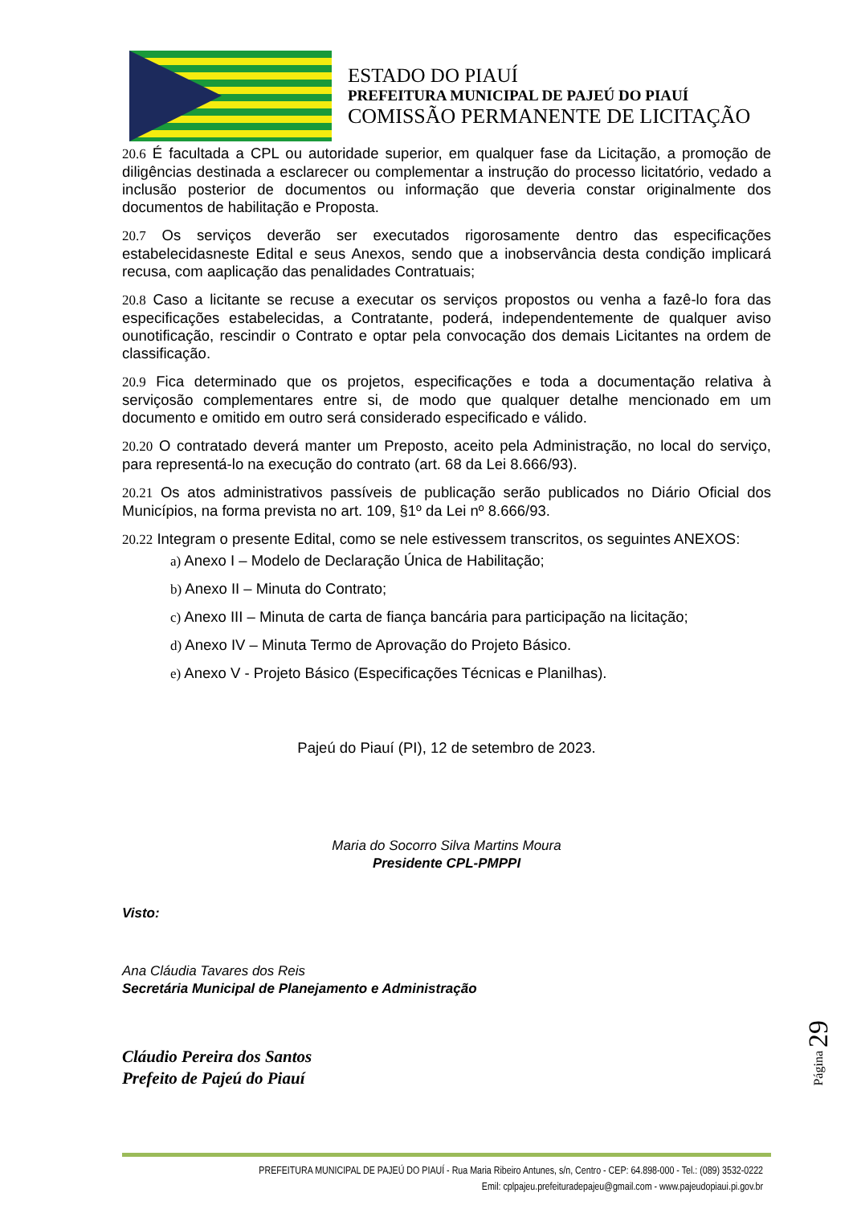ESTADO DO PIAUÍ
PREFEITURA MUNICIPAL DE PAJEÚ DO PIAUÍ
COMISSÃO PERMANENTE DE LICITAÇÃO
20.6 É facultada a CPL ou autoridade superior, em qualquer fase da Licitação, a promoção de diligências destinada a esclarecer ou complementar a instrução do processo licitatório, vedado a inclusão posterior de documentos ou informação que deveria constar originalmente dos documentos de habilitação e Proposta.
20.7 Os serviços deverão ser executados rigorosamente dentro das especificações estabelecidasneste Edital e seus Anexos, sendo que a inobservância desta condição implicará recusa, com aaplicação das penalidades Contratuais;
20.8 Caso a licitante se recuse a executar os serviços propostos ou venha a fazê-lo fora das especificações estabelecidas, a Contratante, poderá, independentemente de qualquer aviso ounotificação, rescindir o Contrato e optar pela convocação dos demais Licitantes na ordem de classificação.
20.9 Fica determinado que os projetos, especificações e toda a documentação relativa à serviçosão complementares entre si, de modo que qualquer detalhe mencionado em um documento e omitido em outro será considerado especificado e válido.
20.20 O contratado deverá manter um Preposto, aceito pela Administração, no local do serviço, para representá-lo na execução do contrato (art. 68 da Lei 8.666/93).
20.21 Os atos administrativos passíveis de publicação serão publicados no Diário Oficial dos Municípios, na forma prevista no art. 109, §1º da Lei nº 8.666/93.
20.22 Integram o presente Edital, como se nele estivessem transcritos, os seguintes ANEXOS:
a) Anexo I – Modelo de Declaração Única de Habilitação;
b) Anexo II – Minuta do Contrato;
c) Anexo III – Minuta de carta de fiança bancária para participação na licitação;
d) Anexo IV – Minuta Termo de Aprovação do Projeto Básico.
e) Anexo V - Projeto Básico (Especificações Técnicas e Planilhas).
Pajeú do Piauí (PI), 12 de setembro de 2023.
Maria do Socorro Silva Martins Moura
Presidente CPL-PMPPI
Visto:
Ana Cláudia Tavares dos Reis
Secretária Municipal de Planejamento e Administração
Cláudio Pereira dos Santos
Prefeito de Pajeú do Piauí
Página 29
PREFEITURA MUNICIPAL DE PAJEÚ DO PIAUÍ - Rua Maria Ribeiro Antunes, s/n, Centro - CEP: 64.898-000 - Tel.: (089) 3532-0222
Emil: cplpajeu.prefeituradepajeu@gmail.com - www.pajeudopiaui.pi.gov.br